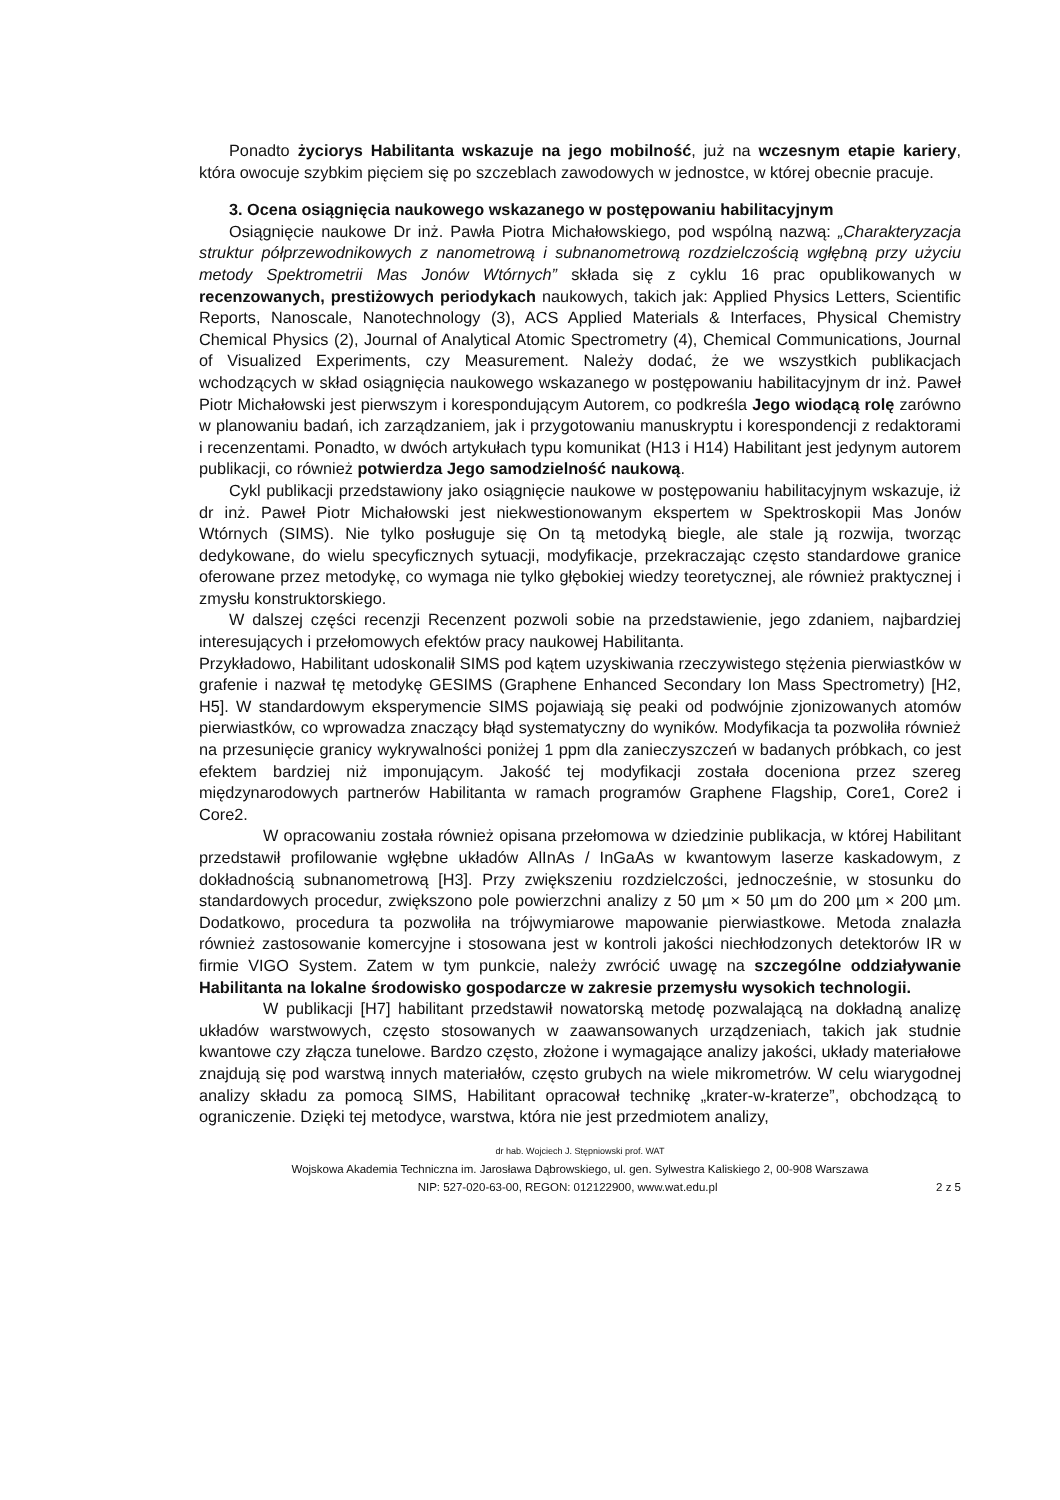Ponadto życiorys Habilitanta wskazuje na jego mobilność, już na wczesnym etapie kariery, która owocuje szybkim pięciem się po szczeblach zawodowych w jednostce, w której obecnie pracuje.
3. Ocena osiągnięcia naukowego wskazanego w postępowaniu habilitacyjnym
Osiągnięcie naukowe Dr inż. Pawła Piotra Michałowskiego, pod wspólną nazwą: „Charakteryzacja struktur półprzewodnikowych z nanometrową i subnanometrową rozdzielczością wgłębną przy użyciu metody Spektrometrii Mas Jonów Wtórnych” składa się z cyklu 16 prac opublikowanych w recenzowanych, prestiżowych periodykach naukowych, takich jak: Applied Physics Letters, Scientific Reports, Nanoscale, Nanotechnology (3), ACS Applied Materials & Interfaces, Physical Chemistry Chemical Physics (2), Journal of Analytical Atomic Spectrometry (4), Chemical Communications, Journal of Visualized Experiments, czy Measurement. Należy dodać, że we wszystkich publikacjach wchodzących w skład osiągnięcia naukowego wskazanego w postępowaniu habilitacyjnym dr inż. Paweł Piotr Michałowski jest pierwszym i korespondującym Autorem, co podkreśla Jego wiodącą rolę zarówno w planowaniu badań, ich zarządzaniem, jak i przygotowaniu manuskryptu i korespondencji z redaktorami i recenzentami. Ponadto, w dwóch artykułach typu komunikat (H13 i H14) Habilitant jest jedynym autorem publikacji, co również potwierdza Jego samodzielność naukową.
Cykl publikacji przedstawiony jako osiągnięcie naukowe w postępowaniu habilitacyjnym wskazuje, iż dr inż. Paweł Piotr Michałowski jest niekwestionowanym ekspertem w Spektroskopii Mas Jonów Wtórnych (SIMS). Nie tylko posługuje się On tą metodyką biegle, ale stale ją rozwija, tworząc dedykowane, do wielu specyficznych sytuacji, modyfikacje, przekraczając często standardowe granice oferowane przez metodykę, co wymaga nie tylko głębokiej wiedzy teoretycznej, ale również praktycznej i zmysłu konstruktorskiego.
W dalszej części recenzji Recenzent pozwoli sobie na przedstawienie, jego zdaniem, najbardziej interesujących i przełomowych efektów pracy naukowej Habilitanta.
Przykładowo, Habilitant udoskonalił SIMS pod kątem uzyskiwania rzeczywistego stężenia pierwiastków w grafenie i nazwał tę metodykę GESIMS (Graphene Enhanced Secondary Ion Mass Spectrometry) [H2, H5]. W standardowym eksperymencie SIMS pojawiają się peaki od podwójnie zjonizowanych atomów pierwiastków, co wprowadza znaczący błąd systematyczny do wyników. Modyfikacja ta pozwoliła również na przesunięcie granicy wykrywalności poniżej 1 ppm dla zanieczyszczeń w badanych próbkach, co jest efektem bardziej niż imponującym. Jakość tej modyfikacji została doceniona przez szereg międzynarodowych partnerów Habilitanta w ramach programów Graphene Flagship, Core1, Core2 i Core2.
W opracowaniu została również opisana przełomowa w dziedzinie publikacja, w której Habilitant przedstawił profilowanie wgłębne układów AlInAs / InGaAs w kwantowym laserze kaskadowym, z dokładnością subnanometrową [H3]. Przy zwiększeniu rozdzielczości, jednocześnie, w stosunku do standardowych procedur, zwiększono pole powierzchni analizy z 50 µm × 50 µm do 200 µm × 200 µm. Dodatkowo, procedura ta pozwoliła na trójwymiarowe mapowanie pierwiastkowe. Metoda znalazła również zastosowanie komercyjne i stosowana jest w kontroli jakości niechłodzonych detektorów IR w firmie VIGO System. Zatem w tym punkcie, należy zwrócić uwagę na szczególne oddziaływanie Habilitanta na lokalne środowisko gospodarcze w zakresie przemysłu wysokich technologii.
W publikacji [H7] habilitant przedstawił nowatorską metodę pozwalającą na dokładną analizę układów warstwowych, często stosowanych w zaawansowanych urządzeniach, takich jak studnie kwantowe czy złącza tunelowe. Bardzo często, złożone i wymagające analizy jakości, układy materiałowe znajdują się pod warstwą innych materiałów, często grubych na wiele mikrometrów. W celu wiarygodnej analizy składu za pomocą SIMS, Habilitant opracował technikę „krater-w-kraterze”, obchodzącą to ograniczenie. Dzięki tej metodyce, warstwa, która nie jest przedmiotem analizy,
dr hab. Wojciech J. Stępniowski prof. WAT
Wojskowa Akademia Techniczna im. Jarosława Dąbrowskiego, ul. gen. Sylwestra Kaliskiego 2, 00-908 Warszawa
NIP: 527-020-63-00, REGON: 012122900, www.wat.edu.pl 2 z 5